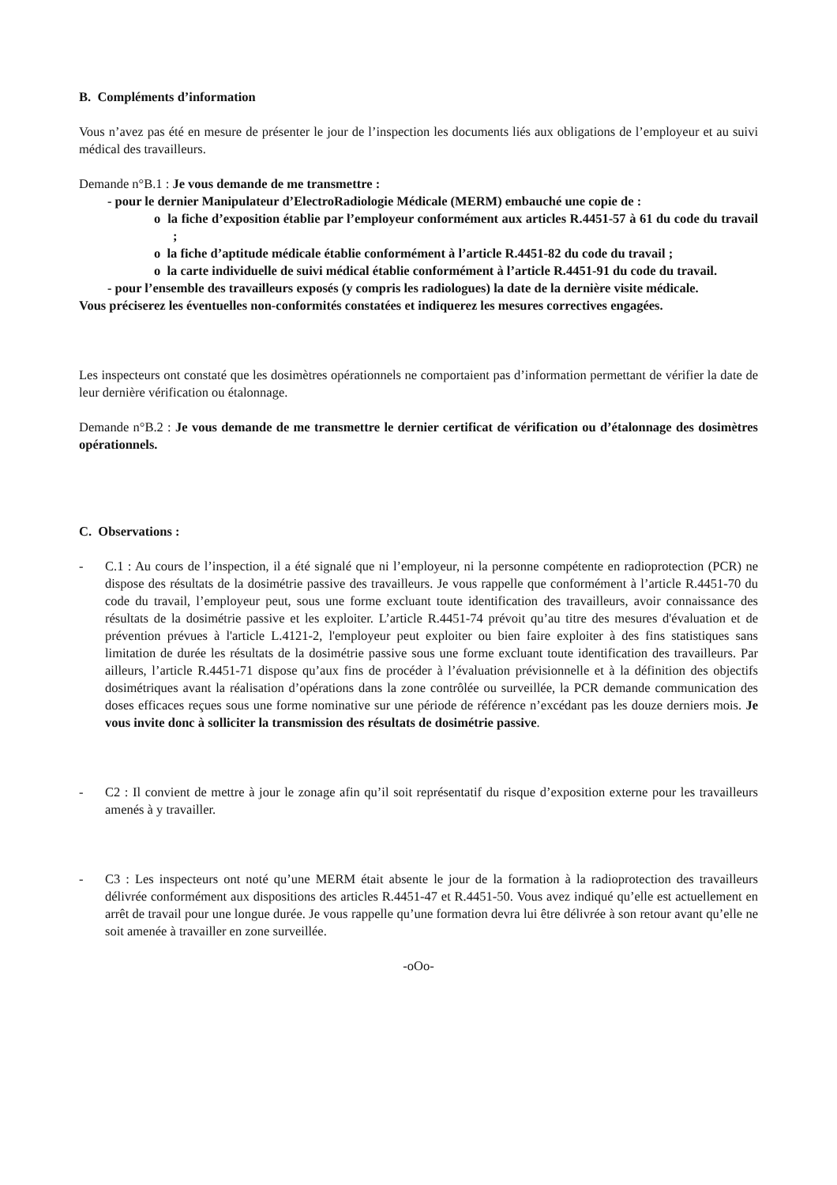B. Compléments d’information
Vous n’avez pas été en mesure de présenter le jour de l’inspection les documents liés aux obligations de l’employeur et au suivi médical des travailleurs.
Demande n°B.1 : Je vous demande de me transmettre :
- pour le dernier Manipulateur d’ElectroRadiologie Médicale (MERM) embauché une copie de :
o la fiche d’exposition établie par l’employeur conformément aux articles R.4451-57 à 61 du code du travail ;
o la fiche d’aptitude médicale établie conformément à l’article R.4451-82 du code du travail ;
o la carte individuelle de suivi médical établie conformément à l’article R.4451-91 du code du travail.
- pour l’ensemble des travailleurs exposés (y compris les radiologues) la date de la dernière visite médicale.
Vous préciserez les éventuelles non-conformités constatées et indiquerez les mesures correctives engagées.
Les inspecteurs ont constaté que les dosimètres opérationnels ne comportaient pas d’information permettant de vérifier la date de leur dernière vérification ou étalonnage.
Demande n°B.2 : Je vous demande de me transmettre le dernier certificat de vérification ou d’étalonnage des dosimètres opérationnels.
C. Observations :
- C.1 : Au cours de l’inspection, il a été signalé que ni l’employeur, ni la personne compétente en radioprotection (PCR) ne dispose des résultats de la dosimétrie passive des travailleurs. Je vous rappelle que conformément à l’article R.4451-70 du code du travail, l’employeur peut, sous une forme excluant toute identification des travailleurs, avoir connaissance des résultats de la dosimétrie passive et les exploiter. L’article R.4451-74 prévoit qu’au titre des mesures d'évaluation et de prévention prévues à l'article L.4121-2, l'employeur peut exploiter ou bien faire exploiter à des fins statistiques sans limitation de durée les résultats de la dosimétrie passive sous une forme excluant toute identification des travailleurs. Par ailleurs, l’article R.4451-71 dispose qu’aux fins de procéder à l’évaluation prévisionnelle et à la définition des objectifs dosimétriques avant la réalisation d’opérations dans la zone contrôlée ou surveillée, la PCR demande communication des doses efficaces reçues sous une forme nominative sur une période de référence n’excédant pas les douze derniers mois. Je vous invite donc à solliciter la transmission des résultats de dosimétrie passive.
- C2 : Il convient de mettre à jour le zonage afin qu’il soit représentatif du risque d’exposition externe pour les travailleurs amenés à y travailler.
- C3 : Les inspecteurs ont noté qu’une MERM était absente le jour de la formation à la radioprotection des travailleurs délivrée conformément aux dispositions des articles R.4451-47 et R.4451-50. Vous avez indiqué qu’elle est actuellement en arrêt de travail pour une longue durée. Je vous rappelle qu’une formation devra lui être délivrée à son retour avant qu’elle ne soit amenée à travailler en zone surveillée.
-oOo-